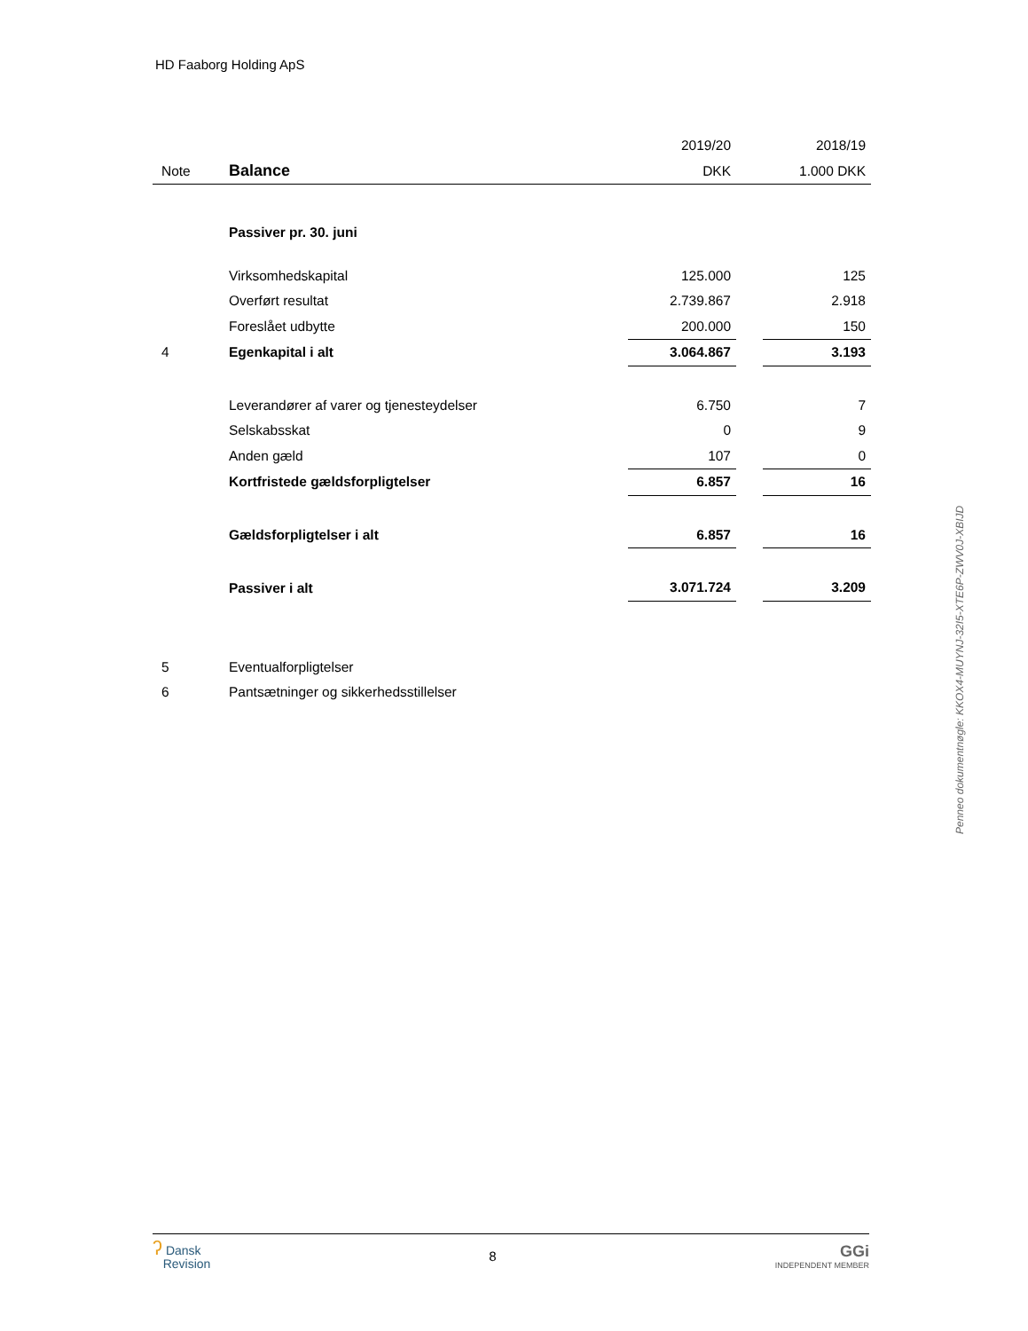HD Faaborg Holding ApS
| | | 2019/20 | | 2018/19 |
| Note | Balance | DKK | | 1.000 DKK |
| | Passiver pr. 30. juni | | | |
| | Virksomhedskapital | 125.000 | | 125 |
| | Overført resultat | 2.739.867 | | 2.918 |
| | Foreslået udbytte | 200.000 | | 150 |
| 4 | Egenkapital i alt | 3.064.867 | | 3.193 |
| | Leverandører af varer og tjenesteydelser | 6.750 | | 7 |
| | Selskabsskat | 0 | | 9 |
| | Anden gæld | 107 | | 0 |
| | Kortfristede gældsforpligtelser | 6.857 | | 16 |
| | Gældsforpligtelser i alt | 6.857 | | 16 |
| | Passiver i alt | 3.071.724 | | 3.209 |
| 5 | Eventualforpligtelser | | | |
| 6 | Pantsætninger og sikkerhedsstillelser | | | |
Penneo dokumentnøgle: KKOX4-MUYNJ-32I5-XTE6P-ZWV0J-XBIJD
ʔ Dansk
Revision
8
GGi
INDEPENDENT MEMBER